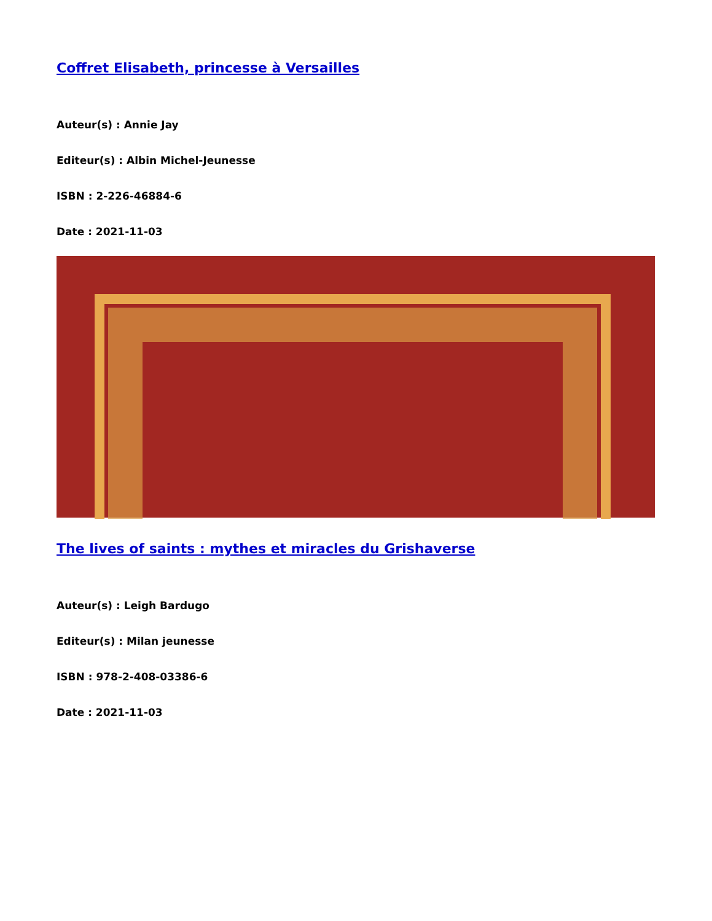Coffret Elisabeth, princesse à Versailles
Auteur(s) : Annie Jay
Editeur(s) : Albin Michel-Jeunesse
ISBN : 2-226-46884-6
Date : 2021-11-03
The lives of saints : mythes et miracles du Grishaverse
Auteur(s) : Leigh Bardugo
Editeur(s) : Milan jeunesse
ISBN : 978-2-408-03386-6
Date : 2021-11-03